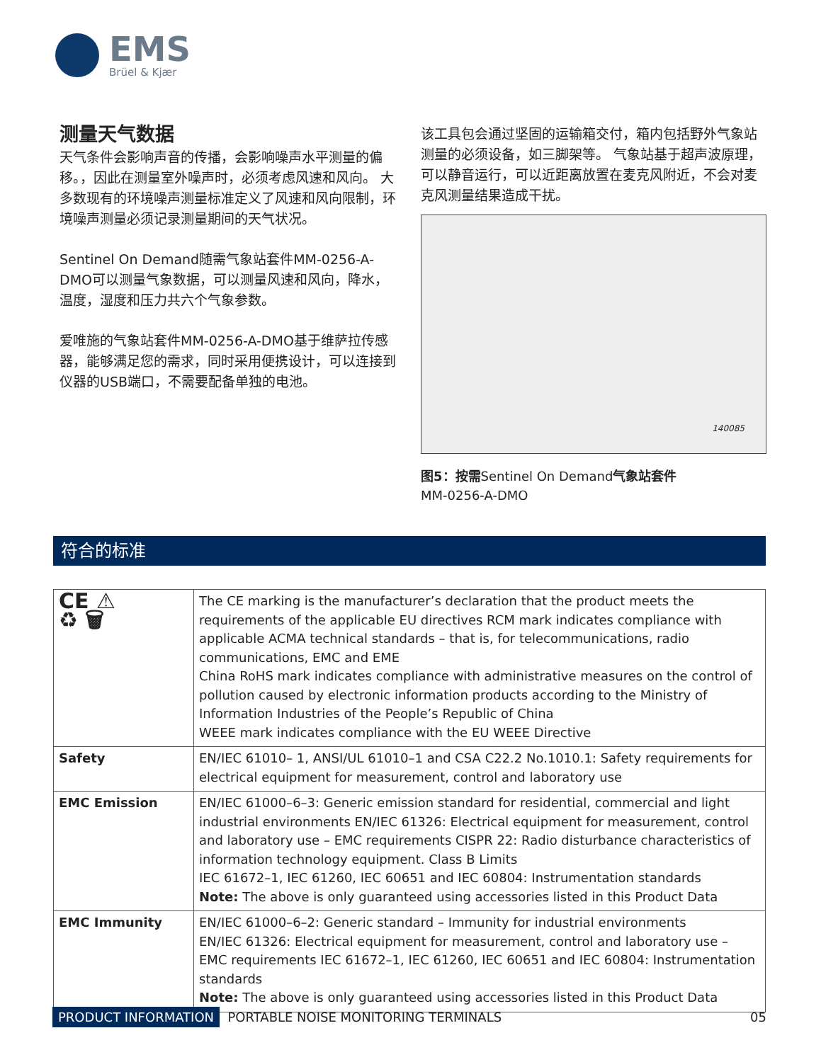EMS
Brüel & Kjær
测量天气数据
天气条件会影响声音的传播，会影响噪声水平测量的偏移。，因此在测量室外噪声时，必须考虑风速和风向。 大多数现有的环境噪声测量标准定义了风速和风向限制，环境噪声测量必须记录测量期间的天气状况。
Sentinel On Demand随需气象站套件MM-0256-A-DMO可以测量气象数据，可以测量风速和风向，降水，温度，湿度和压力共六个气象参数。
爱唯施的气象站套件MM-0256-A-DMO基于维萨拉传感器，能够满足您的需求，同时采用便携设计，可以连接到仪器的USB端口，不需要配备单独的电池。
该工具包会通过坚固的运输箱交付，箱内包括野外气象站测量的必须设备，如三脚架等。 气象站基于超声波原理，可以静音运行，可以近距离放置在麦克风附近，不会对麦克风测量结果造成干扰。
140085
图5：按需Sentinel On Demand气象站套件
MM-0256-A-DMO
符合的标准
| CE ⚠ ♻ 🗑 | The CE marking is the manufacturer’s declaration that the product meets the requirements of the applicable EU directives RCM mark indicates compliance with applicable ACMA technical standards – that is, for telecommunications, radio communications, EMC and EME China RoHS mark indicates compliance with administrative measures on the control of pollution caused by electronic information products according to the Ministry of Information Industries of the People’s Republic of China WEEE mark indicates compliance with the EU WEEE Directive |
| Safety | EN/IEC 61010– 1, ANSI/UL 61010–1 and CSA C22.2 No.1010.1: Safety requirements for electrical equipment for measurement, control and laboratory use |
| EMC Emission | EN/IEC 61000–6–3: Generic emission standard for residential, commercial and light industrial environments EN/IEC 61326: Electrical equipment for measurement, control and laboratory use – EMC requirements CISPR 22: Radio disturbance characteristics of information technology equipment. Class B Limits IEC 61672–1, IEC 61260, IEC 60651 and IEC 60804: Instrumentation standards Note: The above is only guaranteed using accessories listed in this Product Data |
| EMC Immunity | EN/IEC 61000–6–2: Generic standard – Immunity for industrial environments EN/IEC 61326: Electrical equipment for measurement, control and laboratory use – EMC requirements IEC 61672–1, IEC 61260, IEC 60651 and IEC 60804: Instrumentation standards Note: The above is only guaranteed using accessories listed in this Product Data |
PRODUCT INFORMATION PORTABLE NOISE MONITORING TERMINALS 05